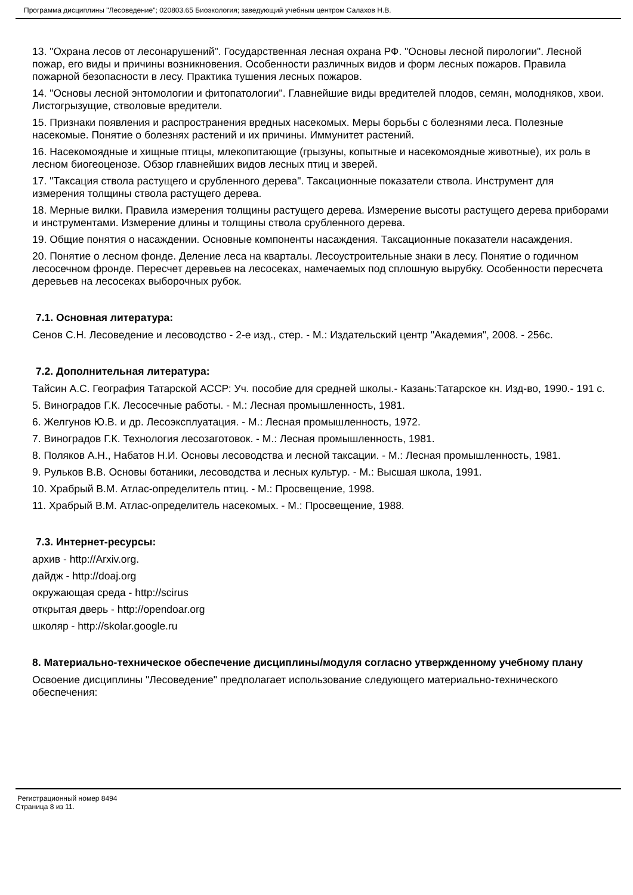Программа дисциплины "Лесоведение"; 020803.65 Биоэкология; заведующий учебным центром Салахов Н.В.
13. "Охрана лесов от лесонарушений". Государственная лесная охрана РФ. "Основы лесной пирологии". Лесной пожар, его виды и причины возникновения. Особенности различных видов и форм лесных пожаров. Правила пожарной безопасности в лесу. Практика тушения лесных пожаров.
14. "Основы лесной энтомологии и фитопатологии". Главнейшие виды вредителей плодов, семян, молодняков, хвои. Листогрызущие, стволовые вредители.
15. Признаки появления и распространения вредных насекомых. Меры борьбы с болезнями леса. Полезные насекомые. Понятие о болезнях растений и их причины. Иммунитет растений.
16. Насекомоядные и хищные птицы, млекопитающие (грызуны, копытные и насекомоядные животные), их роль в лесном биогеоценозе. Обзор главнейших видов лесных птиц и зверей.
17. "Таксация ствола растущего и срубленного дерева". Таксационные показатели ствола. Инструмент для измерения толщины ствола растущего дерева.
18. Мерные вилки. Правила измерения толщины растущего дерева. Измерение высоты растущего дерева приборами и инструментами. Измерение длины и толщины ствола срубленного дерева.
19. Общие понятия о насаждении. Основные компоненты насаждения. Таксационные показатели насаждения.
20. Понятие о лесном фонде. Деление леса на кварталы. Лесоустроительные знаки в лесу. Понятие о годичном лесосечном фронде. Пересчет деревьев на лесосеках, намечаемых под сплошную вырубку. Особенности пересчета деревьев на лесосеках выборочных рубок.
7.1. Основная литература:
Сенов С.Н. Лесоведение и лесоводство - 2-е изд., стер. - М.: Издательский центр "Академия", 2008. - 256с.
7.2. Дополнительная литература:
Тайсин А.С. География Татарской АССР: Уч. пособие для средней школы.- Казань:Татарское кн. Изд-во, 1990.- 191 с.
5. Виноградов Г.К. Лесосечные работы. - М.: Лесная промышленность, 1981.
6. Желгунов Ю.В. и др. Лесоэксплуатация. - М.: Лесная промышленность, 1972.
7. Виноградов Г.К. Технология лесозаготовок. - М.: Лесная промышленность, 1981.
8. Поляков А.Н., Набатов Н.И. Основы лесоводства и лесной таксации. - М.: Лесная промышленность, 1981.
9. Рульков В.В. Основы ботаники, лесоводства и лесных культур. - М.: Высшая школа, 1991.
10. Храбрый В.М. Атлас-определитель птиц. - М.: Просвещение, 1998.
11. Храбрый В.М. Атлас-определитель насекомых. - М.: Просвещение, 1988.
7.3. Интернет-ресурсы:
архив - http://Arxiv.org.
дайдж - http://doaj.org
окружающая среда - http://scirus
открытая дверь - http://opendoar.org
школяр - http://skolar.google.ru
8. Материально-техническое обеспечение дисциплины/модуля согласно утвержденному учебному плану
Освоение дисциплины "Лесоведение" предполагает использование следующего материально-технического обеспечения:
Регистрационный номер 8494
Страница 8 из 11.